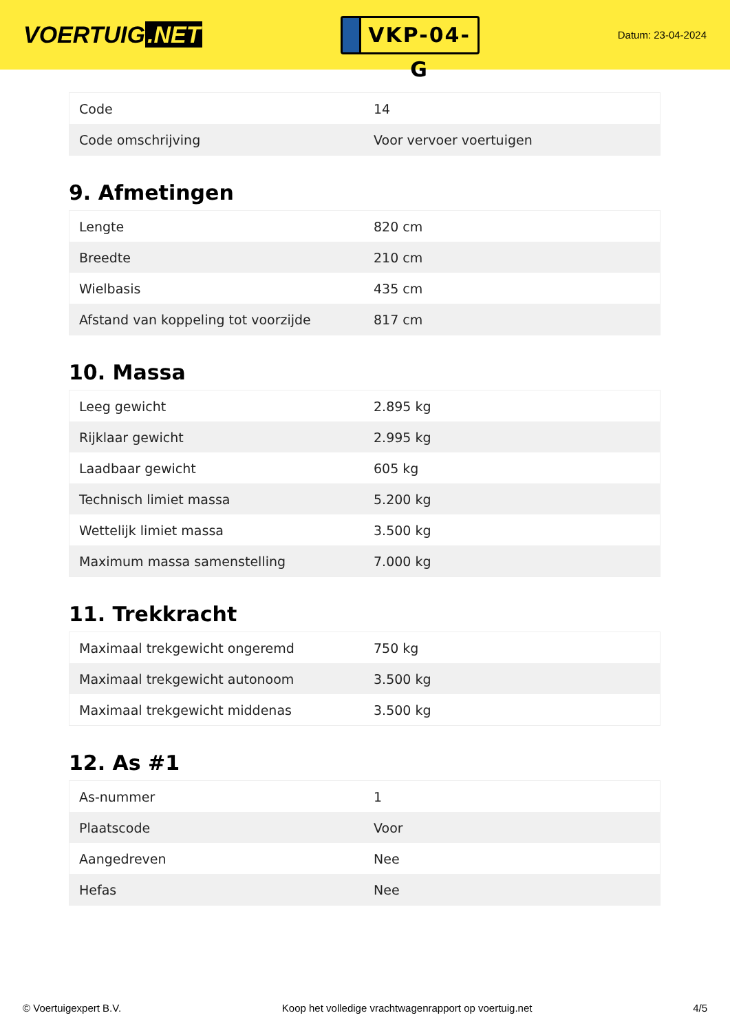VOERTUIG.NET
VKP-04-G
Datum: 23-04-2024
| Code | 14 |
| Code omschrijving | Voor vervoer voertuigen |
9. Afmetingen
| Lengte | 820 cm |
| Breedte | 210 cm |
| Wielbasis | 435 cm |
| Afstand van koppeling tot voorzijde | 817 cm |
10. Massa
| Leeg gewicht | 2.895 kg |
| Rijklaar gewicht | 2.995 kg |
| Laadbaar gewicht | 605 kg |
| Technisch limiet massa | 5.200 kg |
| Wettelijk limiet massa | 3.500 kg |
| Maximum massa samenstelling | 7.000 kg |
11. Trekkracht
| Maximaal trekgewicht ongeremd | 750 kg |
| Maximaal trekgewicht autonoom | 3.500 kg |
| Maximaal trekgewicht middenas | 3.500 kg |
12. As #1
| As-nummer | 1 |
| Plaatscode | Voor |
| Aangedreven | Nee |
| Hefas | Nee |
© Voertuigexpert B.V. Koop het volledige vrachtwagenrapport op voertuig.net 4/5